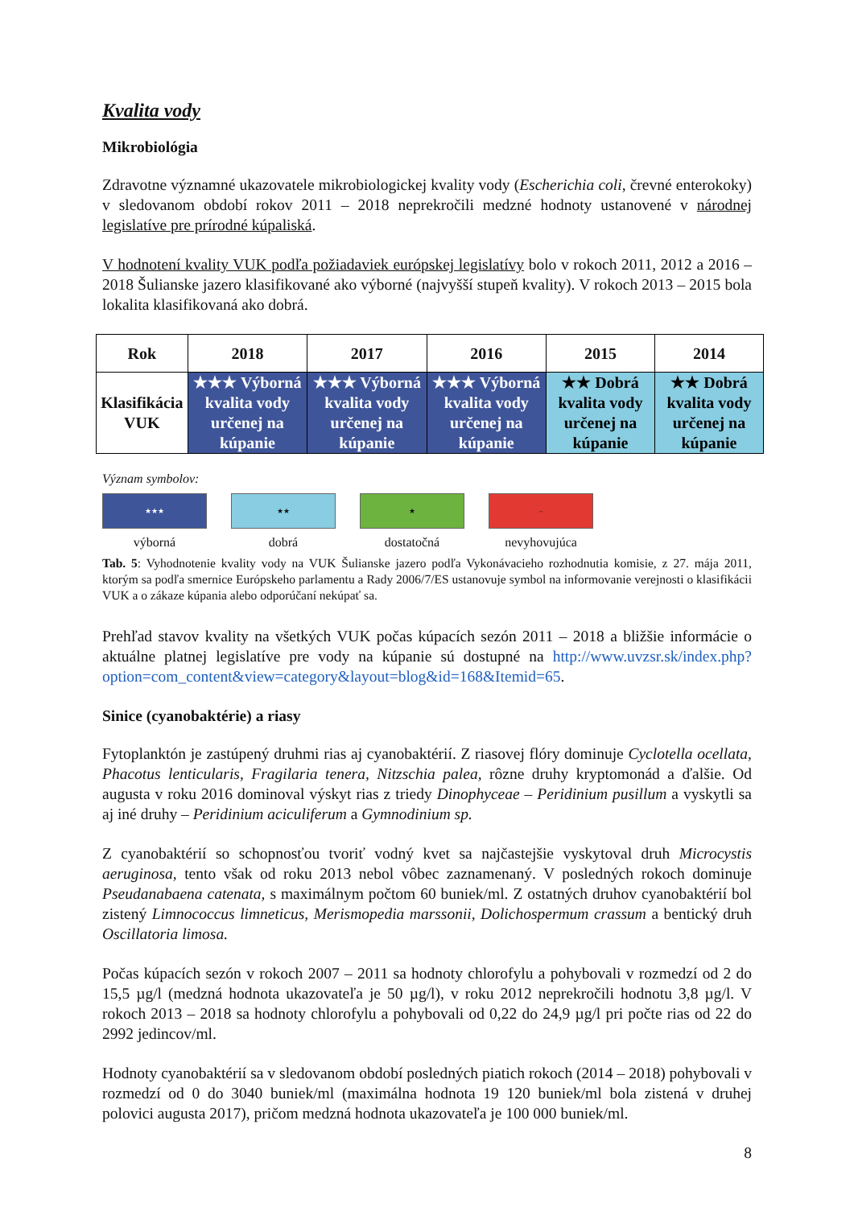Kvalita vody
Mikrobiológia
Zdravotne významné ukazovatele mikrobiologickej kvality vody (Escherichia coli, črevné enterokoky) v sledovanom období rokov 2011 – 2018 neprekročili medzné hodnoty ustanovené v národnej legislatíve pre prírodné kúpaliská.
V hodnotení kvality VUK podľa požiadaviek európskej legislatívy bolo v rokoch 2011, 2012 a 2016 – 2018 Šulianske jazero klasifikované ako výborné (najvyšší stupeň kvality). V rokoch 2013 – 2015 bola lokalita klasifikovaná ako dobrá.
| Rok | 2018 | 2017 | 2016 | 2015 | 2014 |
| --- | --- | --- | --- | --- | --- |
| Klasifikácia VUK | ★★★ Výborná kvalita vody určenej na kúpanie | ★★★ Výborná kvalita vody určenej na kúpanie | ★★★ Výborná kvalita vody určenej na kúpanie | ★★ Dobrá kvalita vody určenej na kúpanie | ★★ Dobrá kvalita vody určenej na kúpanie |
Význam symbolov:
★★★
výborná
★★
dobrá
★
dostatočná
–
nevyhovujúca
Tab. 5: Vyhodnotenie kvality vody na VUK Šulianske jazero podľa Vykonávacieho rozhodnutia komisie, z 27. mája 2011, ktorým sa podľa smernice Európskeho parlamentu a Rady 2006/7/ES ustanovuje symbol na informovanie verejnosti o klasifikácii VUK a o zákaze kúpania alebo odporúčaní nekúpať sa.
Prehľad stavov kvality na všetkých VUK počas kúpacích sezón 2011 – 2018 a bližšie informácie o aktuálne platnej legislatíve pre vody na kúpanie sú dostupné na http://www.uvzsr.sk/index.php?option=com_content&view=category&layout=blog&id=168&Itemid=65.
Sinice (cyanobaktérie) a riasy
Fytoplanktón je zastúpený druhmi rias aj cyanobaktérií. Z riasovej flóry dominuje Cyclotella ocellata, Phacotus lenticularis, Fragilaria tenera, Nitzschia palea, rôzne druhy kryptomonád a ďalšie. Od augusta v roku 2016 dominoval výskyt rias z triedy Dinophyceae – Peridinium pusillum a vyskytli sa aj iné druhy – Peridinium aciculiferum a Gymnodinium sp.
Z cyanobaktérií so schopnosťou tvoriť vodný kvet sa najčastejšie vyskytoval druh Microcystis aeruginosa, tento však od roku 2013 nebol vôbec zaznamenaný. V posledných rokoch dominuje Pseudanabaena catenata, s maximálnym počtom 60 buniek/ml. Z ostatných druhov cyanobaktérií bol zistený Limnococcus limneticus, Merismopedia marssonii, Dolichospermum crassum a bentický druh Oscillatoria limosa.
Počas kúpacích sezón v rokoch 2007 – 2011 sa hodnoty chlorofylu a pohybovali v rozmedzí od 2 do 15,5 µg/l (medzná hodnota ukazovateľa je 50 µg/l), v roku 2012 neprekročili hodnotu 3,8 µg/l. V rokoch 2013 – 2018 sa hodnoty chlorofylu a pohybovali od 0,22 do 24,9 µg/l pri počte rias od 22 do 2992 jedincov/ml.
Hodnoty cyanobaktérií sa v sledovanom období posledných piatich rokoch (2014 – 2018) pohybovali v rozmedzí od 0 do 3040 buniek/ml (maximálna hodnota 19 120 buniek/ml bola zistená v druhej polovici augusta 2017), pričom medzná hodnota ukazovateľa je 100 000 buniek/ml.
8